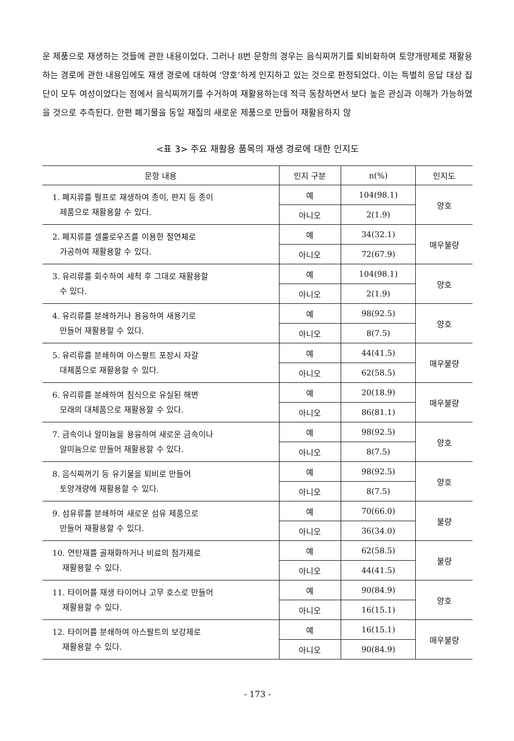운 제품으로 재생하는 것들에 관한 내용이었다. 그러나 8번 문항의 경우는 음식찌꺼기를 퇴비화하여 토양개량제로 재활용하는 경로에 관한 내용임에도 재생 경로에 대하여 ‘양호’하게 인지하고 있는 것으로 판정되었다. 이는 특별히 응답 대상 집단이 모두 여성이었다는 점에서 음식찌꺼기를 수거하여 재활용하는데 적극 동참하면서 보다 높은 관심과 이해가 가능하였을 것으로 추측된다. 한편 폐기물을 동일 재질의 새로운 제품으로 만들어 재활용하지 않
<표 3> 주요 재활용 품목의 재생 경로에 대한 인지도
| 문항 내용 | 인지 구분 | n(%) | 인지도 |
| --- | --- | --- | --- |
| 1. 폐지류를 펄프로 재생하여 종이, 판지 등 종이 제품으로 재활용할 수 있다. | 예 | 104(98.1) | 양호 |
| | 아니오 | 2(1.9) | |
| 2. 폐지류를 셀룰로우즈를 이용한 절연체로 가공하여 재활용할 수 있다. | 예 | 34(32.1) | 매우불량 |
| | 아니오 | 72(67.9) | |
| 3. 유리류를 회수하여 세척 후 그대로 재활용할 수 있다. | 예 | 104(98.1) | 양호 |
| | 아니오 | 2(1.9) | |
| 4. 유리류를 분쇄하거나 용융하여 새용기로 만들어 재활용할 수 있다. | 예 | 98(92.5) | 양호 |
| | 아니오 | 8(7.5) | |
| 5. 유리류를 분쇄하여 아스팔트 포장시 자갈 대체품으로 재활용할 수 있다. | 예 | 44(41.5) | 매우불량 |
| | 아니오 | 62(58.5) | |
| 6. 유리류를 분쇄하여 침식으로 유실된 해변 모래의 대체품으로 재활용할 수 있다. | 예 | 20(18.9) | 매우불량 |
| | 아니오 | 86(81.1) | |
| 7. 금속이나 알미늄을 용융하여 새로운 금속이나 알미늄으로 만들어 재활용할 수 있다. | 예 | 98(92.5) | 양호 |
| | 아니오 | 8(7.5) | |
| 8. 음식찌꺼기 등 유기물을 퇴비로 만들어 토양개량에 재활용할 수 있다. | 예 | 98(92.5) | 양호 |
| | 아니오 | 8(7.5) | |
| 9. 섬유류를 분쇄하여 새로운 섬유 제품으로 만들어 재활용할 수 있다. | 예 | 70(66.0) | 불량 |
| | 아니오 | 36(34.0) | |
| 10. 연탄재를 골재화하거나 비료의 첨가제로 재활용할 수 있다. | 예 | 62(58.5) | 불량 |
| | 아니오 | 44(41.5) | |
| 11. 타이어를 재생 타이어나 고무 호스로 만들어 재활용할 수 있다. | 예 | 90(84.9) | 양호 |
| | 아니오 | 16(15.1) | |
| 12. 타이어를 분쇄하여 아스팔트의 보강제로 재활용할 수 있다. | 예 | 16(15.1) | 매우불량 |
| | 아니오 | 90(84.9) | |
- 173 -